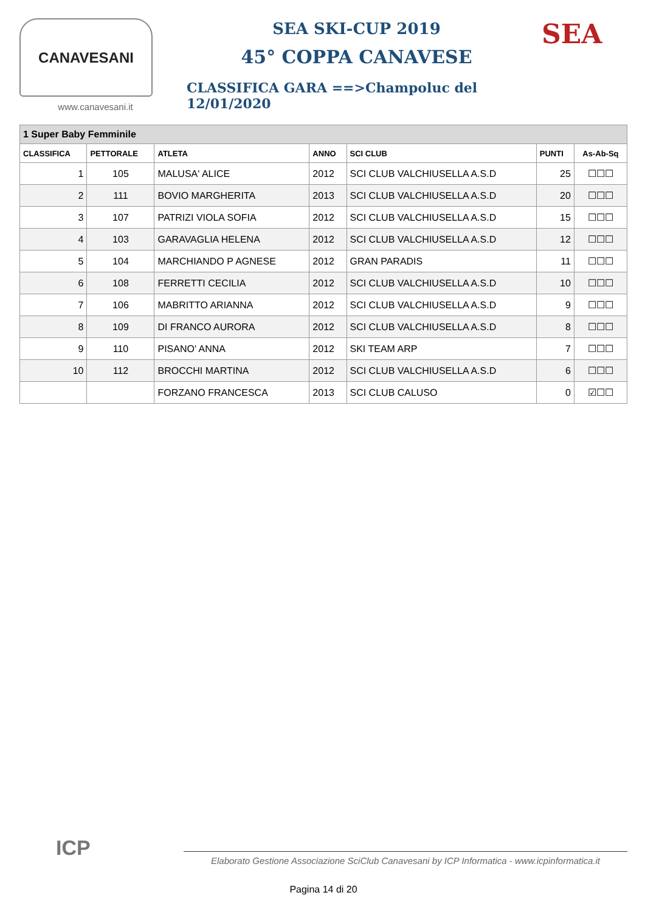CANAVESANI
www.canavesani.it
SEA SKI-CUP 2019
45° COPPA CANAVESE
CLASSIFICA GARA ==>Champoluc del 12/01/2020
SEA
| 1 Super Baby Femminile | | | | | | |
| CLASSIFICA | PETTORALE | ATLETA | ANNO | SCI CLUB | PUNTI | As-Ab-Sq |
| 1 | 105 | MALUSA' ALICE | 2012 | SCI CLUB VALCHIUSELLA A.S.D | 25 | ☐☐☐ |
| 2 | 111 | BOVIO MARGHERITA | 2013 | SCI CLUB VALCHIUSELLA A.S.D | 20 | ☐☐☐ |
| 3 | 107 | PATRIZI VIOLA SOFIA | 2012 | SCI CLUB VALCHIUSELLA A.S.D | 15 | ☐☐☐ |
| 4 | 103 | GARAVAGLIA HELENA | 2012 | SCI CLUB VALCHIUSELLA A.S.D | 12 | ☐☐☐ |
| 5 | 104 | MARCHIANDO P AGNESE | 2012 | GRAN PARADIS | 11 | ☐☐☐ |
| 6 | 108 | FERRETTI CECILIA | 2012 | SCI CLUB VALCHIUSELLA A.S.D | 10 | ☐☐☐ |
| 7 | 106 | MABRITTO ARIANNA | 2012 | SCI CLUB VALCHIUSELLA A.S.D | 9 | ☐☐☐ |
| 8 | 109 | DI FRANCO AURORA | 2012 | SCI CLUB VALCHIUSELLA A.S.D | 8 | ☐☐☐ |
| 9 | 110 | PISANO' ANNA | 2012 | SKI TEAM ARP | 7 | ☐☐☐ |
| 10 | 112 | BROCCHI MARTINA | 2012 | SCI CLUB VALCHIUSELLA A.S.D | 6 | ☐☐☐ |
| | | FORZANO FRANCESCA | 2013 | SCI CLUB CALUSO | 0 | ☑☐☐ |
ICP
Elaborato Gestione Associazione SciClub Canavesani by ICP Informatica - www.icpinformatica.it
Pagina 14 di 20